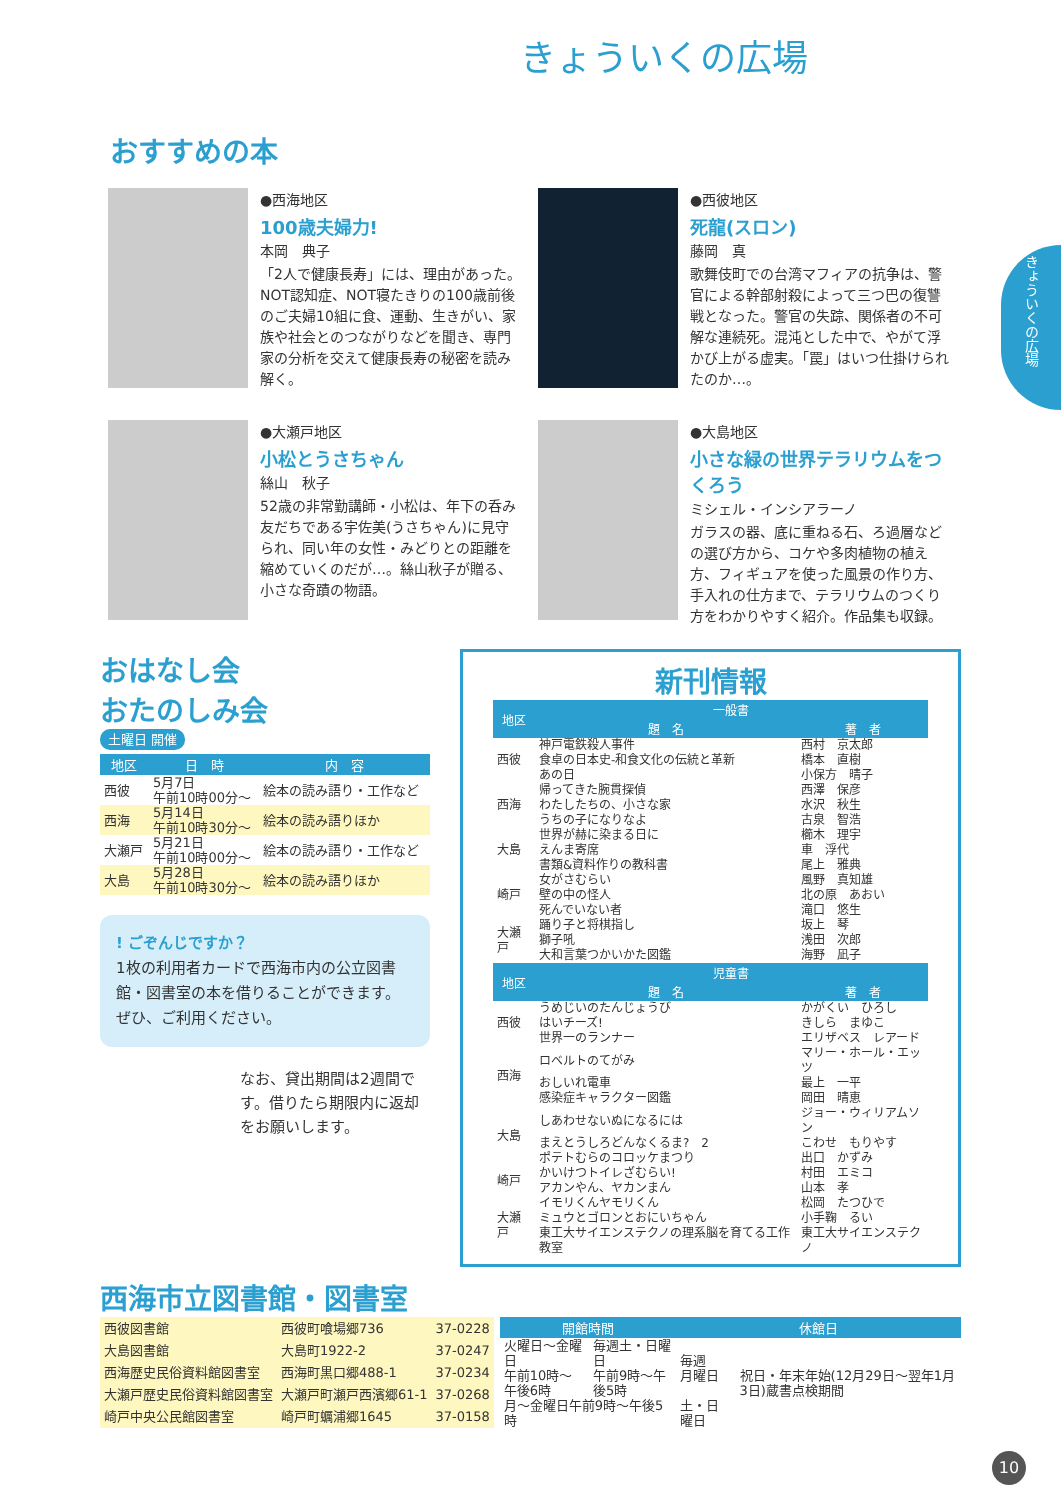きょういくの広場
きょういくの広場
おすすめの本
●西海地区
100歳夫婦力!
本岡　典子
「2人で健康長寿」には、理由があった。NOT認知症、NOT寝たきりの100歳前後のご夫婦10組に食、運動、生きがい、家族や社会とのつながりなどを聞き、専門家の分析を交えて健康長寿の秘密を読み解く。
●西彼地区
死龍(スロン)
藤岡　真
歌舞伎町での台湾マフィアの抗争は、警官による幹部射殺によって三つ巴の復讐戦となった。警官の失踪、関係者の不可解な連続死。混沌とした中で、やがて浮かび上がる虚実。「罠」はいつ仕掛けられたのか…。
●大瀬戸地区
小松とうさちゃん
絲山　秋子
52歳の非常勤講師・小松は、年下の呑み友だちである宇佐美(うさちゃん)に見守られ、同い年の女性・みどりとの距離を縮めていくのだが…。絲山秋子が贈る、小さな奇蹟の物語。
●大島地区
小さな緑の世界テラリウムをつくろう
ミシェル・インシアラーノ
ガラスの器、底に重ねる石、ろ過層などの選び方から、コケや多肉植物の植え方、フィギュアを使った風景の作り方、手入れの仕方まで、テラリウムのつくり方をわかりやすく紹介。作品集も収録。
おはなし会
おたのしみ会
土曜日 開催
| 地区 | 日 時 | 内 容 |
| --- | --- | --- |
| 西彼 | 5月7日 午前10時00分～ | 絵本の読み語り・工作など |
| 西海 | 5月14日 午前10時30分～ | 絵本の読み語りほか |
| 大瀬戸 | 5月21日 午前10時00分～ | 絵本の読み語り・工作など |
| 大島 | 5月28日 午前10時30分～ | 絵本の読み語りほか |
! ごぞんじですか？
1枚の利用者カードで西海市内の公立図書館・図書室の本を借りることができます。ぜひ、ご利用ください。
なお、貸出期間は2週間です。借りたら期限内に返却をお願いします。
新刊情報
| 地区 | 一般書 | |
| --- | --- | --- |
| | 題 名 | 著 者 |
| 西彼 | 神戸電鉄殺人事件 | 西村 京太郎 |
| | 食卓の日本史-和食文化の伝統と革新 | 橋本 直樹 |
| | あの日 | 小保方 晴子 |
| 西海 | 帰ってきた腕貫探偵 | 西澤 保彦 |
| | わたしたちの、小さな家 | 水沢 秋生 |
| | うちの子になりなよ | 古泉 智浩 |
| 大島 | 世界が赫に染まる日に | 櫛木 理宇 |
| | えんま寄席 | 車 浮代 |
| | 書類&資料作りの教科書 | 尾上 雅典 |
| 崎戸 | 女がさむらい | 風野 真知雄 |
| | 壁の中の怪人 | 北の原 あおい |
| | 死んでいない者 | 滝口 悠生 |
| 大瀬戸 | 踊り子と将棋指し | 坂上 琴 |
| | 獅子吼 | 浅田 次郎 |
| | 大和言葉つかいかた図鑑 | 海野 凪子 |
| 地区 | 児童書 | |
| | 題 名 | 著 者 |
| 西彼 | うめじいのたんじょうび | かがくい ひろし |
| | はいチーズ! | きしら まゆこ |
| | 世界一のランナー | エリザベス レアード |
| 西海 | ロベルトのてがみ | マリー・ホール・エッツ |
| | おしいれ電車 | 最上 一平 |
| | 感染症キャラクター図鑑 | 岡田 晴恵 |
| 大島 | しあわせないぬになるには | ジョー・ウィリアムソン |
| | まえとうしろどんなくるま? 2 | こわせ もりやす |
| | ポテトむらのコロッケまつり | 出口 かずみ |
| 崎戸 | かいけつトイレざむらい! | 村田 エミコ |
| | アカンやん、ヤカンまん | 山本 孝 |
| 大瀬戸 | イモリくんヤモリくん | 松岡 たつひで |
| | ミュウとゴロンとおにいちゃん | 小手鞠 るい |
| | 東工大サイエンステクノの理系脳を育てる工作教室 | 東工大サイエンステクノ |
西海市立図書館・図書室
| 西彼図書館 | 西彼町喰場郷736 | 37-0228 |
| 大島図書館 | 大島町1922-2 | 37-0247 |
| 西海歴史民俗資料館図書室 | 西海町黒口郷488-1 | 37-0234 |
| 大瀬戸歴史民俗資料館図書室 | 大瀬戸町瀬戸西濱郷61-1 | 37-0268 |
| 崎戸中央公民館図書室 | 崎戸町蠣浦郷1645 | 37-0158 |
| 開館時間 | | 休館日 | |
| --- | --- | --- | --- |
| 火曜日～金曜日 午前10時～午後6時 | 毎週土・日曜日 午前9時～午後5時 | 毎週 月曜日 | 祝日・年末年始(12月29日～翌年1月3日)蔵書点検期間 |
| 月～金曜日午前9時～午後5時 | | 土・日曜日 | |
10